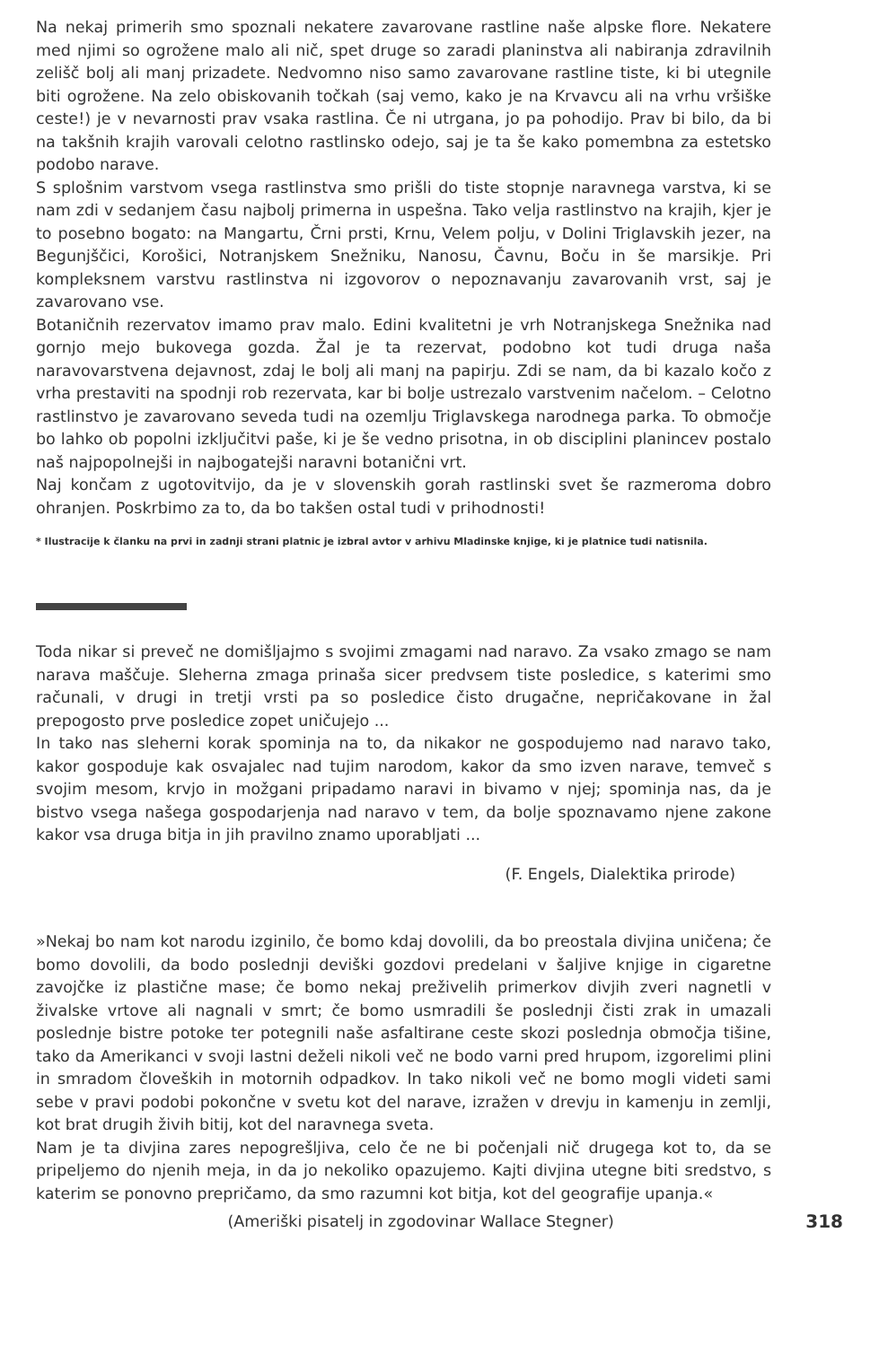Na nekaj primerih smo spoznali nekatere zavarovane rastline naše alpske flore. Nekatere med njimi so ogrožene malo ali nič, spet druge so zaradi planinstva ali nabiranja zdravilnih zelišč bolj ali manj prizadete. Nedvomno niso samo zavarovane rastline tiste, ki bi utegnile biti ogrožene. Na zelo obiskovanih točkah (saj vemo, kako je na Krvavcu ali na vrhu vršiške ceste!) je v nevarnosti prav vsaka rastlina. Če ni utrgana, jo pa pohodijo. Prav bi bilo, da bi na takšnih krajih varovali celotno rastlinsko odejo, saj je ta še kako pomembna za estetsko podobo narave.
S splošnim varstvom vsega rastlinstva smo prišli do tiste stopnje naravnega varstva, ki se nam zdi v sedanjem času najbolj primerna in uspešna. Tako velja rastlinstvo na krajih, kjer je to posebno bogato: na Mangartu, Črni prsti, Krnu, Velem polju, v Dolini Triglavskih jezer, na Begunjščici, Korošici, Notranjskem Snežniku, Nanosu, Čavnu, Boču in še marsikje. Pri kompleksnem varstvu rastlinstva ni izgovorov o nepoznavanju zavarovanih vrst, saj je zavarovano vse.
Botaničnih rezervatov imamo prav malo. Edini kvalitetni je vrh Notranjskega Snežnika nad gornjo mejo bukovega gozda. Žal je ta rezervat, podobno kot tudi druga naša naravovarstvena dejavnost, zdaj le bolj ali manj na papirju. Zdi se nam, da bi kazalo kočo z vrha prestaviti na spodnji rob rezervata, kar bi bolje ustrezalo varstvenim načelom. – Celotno rastlinstvo je zavarovano seveda tudi na ozemlju Triglavskega narodnega parka. To območje bo lahko ob popolni izključitvi paše, ki je še vedno prisotna, in ob disciplini planincev postalo naš najpopolnejši in najbogatejši naravni botanični vrt.
Naj končam z ugotovitvijo, da je v slovenskih gorah rastlinski svet še razmeroma dobro ohranjen. Poskrbimo za to, da bo takšen ostal tudi v prihodnosti!
* Ilustracije k članku na prvi in zadnji strani platnic je izbral avtor v arhivu Mladinske knjige, ki je platnice tudi natisnila.
Toda nikar si preveč ne domišljajmo s svojimi zmagami nad naravo. Za vsako zmago se nam narava maščuje. Sleherna zmaga prinaša sicer predvsem tiste posledice, s katerimi smo računali, v drugi in tretji vrsti pa so posledice čisto drugačne, nepričakovane in žal prepogosto prve posledice zopet uničujejo ...
In tako nas sleherni korak spominja na to, da nikakor ne gospodujemo nad naravo tako, kakor gospoduje kak osvajalec nad tujim narodom, kakor da smo izven narave, temveč s svojim mesom, krvjo in možgani pripadamo naravi in bivamo v njej; spominja nas, da je bistvo vsega našega gospodarjenja nad naravo v tem, da bolje spoznavamo njene zakone kakor vsa druga bitja in jih pravilno znamo uporabljati ...
(F. Engels, Dialektika prirode)
»Nekaj bo nam kot narodu izginilo, če bomo kdaj dovolili, da bo preostala divjina uničena; če bomo dovolili, da bodo poslednji deviški gozdovi predelani v šaljive knjige in cigaretne zavojčke iz plastične mase; če bomo nekaj preživelih primerkov divjih zveri nagnetli v živalske vrtove ali nagnali v smrt; če bomo usmradili še poslednji čisti zrak in umazali poslednje bistre potoke ter potegnili naše asfaltirane ceste skozi poslednja območja tišine, tako da Amerikanci v svoji lastni deželi nikoli več ne bodo varni pred hrupom, izgorelimi plini in smradom človeških in motornih odpadkov. In tako nikoli več ne bomo mogli videti sami sebe v pravi podobi pokončne v svetu kot del narave, izražen v drevju in kamenju in zemlji, kot brat drugih živih bitij, kot del naravnega sveta.
Nam je ta divjina zares nepogrešljiva, celo če ne bi počenjali nič drugega kot to, da se pripeljemo do njenih meja, in da jo nekoliko opazujemo. Kajti divjina utegne biti sredstvo, s katerim se ponovno prepričamo, da smo razumni kot bitja, kot del geografije upanja.«
(Ameriški pisatelj in zgodovinar Wallace Stegner) 318